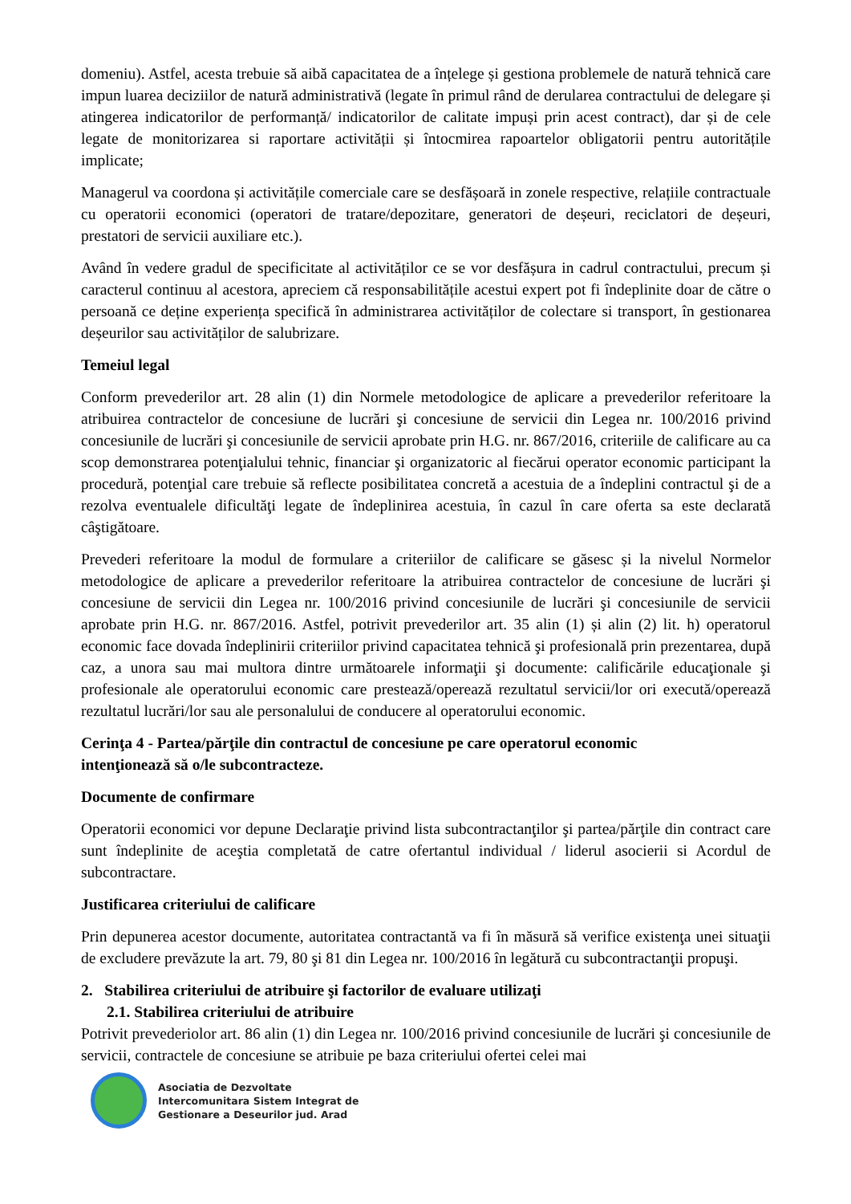domeniu). Astfel, acesta trebuie să aibă capacitatea de a înțelege și gestiona problemele de natură tehnică care impun luarea deciziilor de natură administrativă (legate în primul rând de derularea contractului de delegare și atingerea indicatorilor de performanță/ indicatorilor de calitate impuși prin acest contract), dar și de cele legate de monitorizarea si raportare activității și întocmirea rapoartelor obligatorii pentru autoritățile implicate;
Managerul va coordona și activitățile comerciale care se desfășoară in zonele respective, relațiile contractuale cu operatorii economici (operatori de tratare/depozitare, generatori de deșeuri, reciclatori de deșeuri, prestatori de servicii auxiliare etc.).
Având în vedere gradul de specificitate al activităților ce se vor desfășura in cadrul contractului, precum și caracterul continuu al acestora, apreciem că responsabilitățile acestui expert pot fi îndeplinite doar de către o persoană ce deține experiența specifică în administrarea activităților de colectare si transport, în gestionarea deșeurilor sau activităților de salubrizare.
Temeiul legal
Conform prevederilor art. 28 alin (1) din Normele metodologice de aplicare a prevederilor referitoare la atribuirea contractelor de concesiune de lucrări şi concesiune de servicii din Legea nr. 100/2016 privind concesiunile de lucrări şi concesiunile de servicii aprobate prin H.G. nr. 867/2016, criteriile de calificare au ca scop demonstrarea potenţialului tehnic, financiar şi organizatoric al fiecărui operator economic participant la procedură, potenţial care trebuie să reflecte posibilitatea concretă a acestuia de a îndeplini contractul şi de a rezolva eventualele dificultăţi legate de îndeplinirea acestuia, în cazul în care oferta sa este declarată câştigătoare.
Prevederi referitoare la modul de formulare a criteriilor de calificare se găsesc și la nivelul Normelor metodologice de aplicare a prevederilor referitoare la atribuirea contractelor de concesiune de lucrări şi concesiune de servicii din Legea nr. 100/2016 privind concesiunile de lucrări şi concesiunile de servicii aprobate prin H.G. nr. 867/2016. Astfel, potrivit prevederilor art. 35 alin (1) și alin (2) lit. h) operatorul economic face dovada îndeplinirii criteriilor privind capacitatea tehnică şi profesională prin prezentarea, după caz, a unora sau mai multora dintre următoarele informaţii şi documente: calificările educaţionale şi profesionale ale operatorului economic care prestează/operează rezultatul servicii/lor ori execută/operează rezultatul lucrări/lor sau ale personalului de conducere al operatorului economic.
Cerinţa 4 - Partea/părţile din contractul de concesiune pe care operatorul economic
intenţionează să o/le subcontracteze.
Documente de confirmare
Operatorii economici vor depune Declaraţie privind lista subcontractanţilor şi partea/părţile din contract care sunt îndeplinite de aceştia completată de catre ofertantul individual / liderul asocierii si Acordul de subcontractare.
Justificarea criteriului de calificare
Prin depunerea acestor documente, autoritatea contractantă va fi în măsură să verifice existenţa unei situaţii de excludere prevăzute la art. 79, 80 şi 81 din Legea nr. 100/2016 în legătură cu subcontractanţii propuşi.
2. Stabilirea criteriului de atribuire şi factorilor de evaluare utilizaţi
2.1. Stabilirea criteriului de atribuire
Potrivit prevederiolor art. 86 alin (1) din Legea nr. 100/2016 privind concesiunile de lucrări şi concesiunile de servicii, contractele de concesiune se atribuie pe baza criteriului ofertei celei mai
Asociatia de Dezvoltate
Intercomunitara Sistem Integrat de
Gestionare a Deseurilor jud. Arad